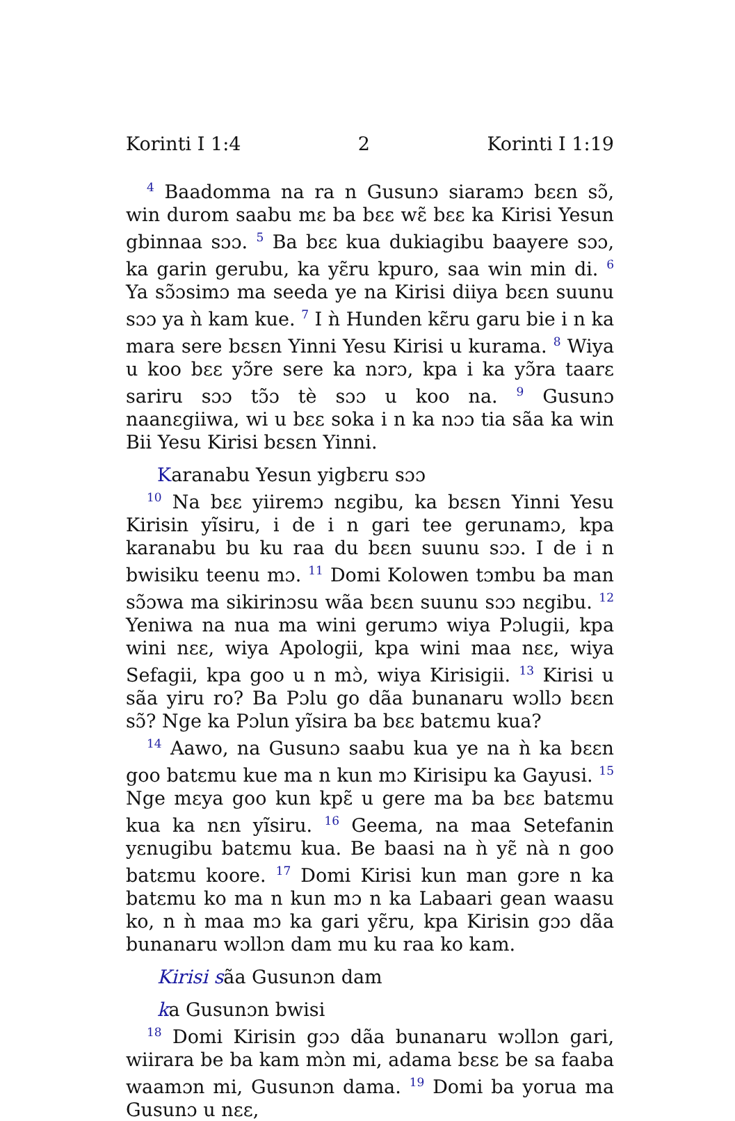Korinti I 1:4 2 Korinti I 1:19
<sup>4</sup> Baadomma na ra n Gusunɔ siaramɔ bɛɛn sɔ̃, win durom saabu mɛ ba bɛɛ wɛ̃ bɛɛ ka Kirisi Yesun gbinnaa sɔɔ. <sup>5</sup> Ba bɛɛ kua dukiagibu baayere sɔɔ, ka garin gerubu, ka yɛ̃ru kpuro, saa win min di. <sup>6</sup> Ya sɔ̃ɔsimɔ ma seeda ye na Kirisi diiya bɛɛn suunu sɔɔ ya ǹ kam kue. <sup>7</sup> I ǹ Hunden kɛ̃ru garu bie i n ka mara sere bɛsɛn Yinni Yesu Kirisi u kurama. <sup>8</sup> Wiya u koo bɛɛ yɔ̃re sere ka nɔrɔ, kpa i ka yɔ̃ra taarɛ sariru sɔɔ tɔ̃ɔ tè sɔɔ u koo na. <sup>9</sup> Gusunɔ naanɛgiiwa, wi u bɛɛ soka i n ka nɔɔ tia sãa ka win Bii Yesu Kirisi bɛsɛn Yinni.
Karanabu Yesun yigbɛru sɔɔ
<sup>10</sup> Na bɛɛ yiiremɔ nɛgibu, ka bɛsɛn Yinni Yesu Kirisin yĩsiru, i de i n gari tee gerunamɔ, kpa karanabu bu ku raa du bɛɛn suunu sɔɔ. I de i n bwisiku teenu mɔ. <sup>11</sup> Domi Kolowen tɔmbu ba man sɔ̃ɔwa ma sikirinɔsu wãa bɛɛn suunu sɔɔ nɛgibu. <sup>12</sup> Yeniwa na nua ma wini gerumɔ wiya Pɔlugii, kpa wini nɛɛ, wiya Apologii, kpa wini maa nɛɛ, wiya Sefagii, kpa goo u n mɔ̀, wiya Kirisigii. <sup>13</sup> Kirisi u sãa yiru ro? Ba Pɔlu go dãa bunanaru wɔllɔ bɛɛn sɔ̃? Nge ka Pɔlun yĩsira ba bɛɛ batɛmu kua?
<sup>14</sup> Aawo, na Gusunɔ saabu kua ye na ǹ ka bɛɛn goo batɛmu kue ma n kun mɔ Kirisipu ka Gayusi. <sup>15</sup> Nge mɛya goo kun kpɛ̃ u gere ma ba bɛɛ batɛmu kua ka nɛn yĩsiru. <sup>16</sup> Geema, na maa Setefanin yɛnugibu batɛmu kua. Be baasi na ǹ yɛ̃ nà n goo batɛmu koore. <sup>17</sup> Domi Kirisi kun man gɔre n ka batɛmu ko ma n kun mɔ n ka Labaari gean waasu ko, n ǹ maa mɔ ka gari yɛ̃ru, kpa Kirisin gɔɔ dãa bunanaru wɔllɔn dam mu ku raa ko kam.
Kirisi sãa Gusunɔn dam
ka Gusunɔn bwisi
<sup>18</sup> Domi Kirisin gɔɔ dãa bunanaru wɔllɔn gari, wiirara be ba kam mɔ̀n mi, adama bɛsɛ be sa faaba waamɔn mi, Gusunɔn dama. <sup>19</sup> Domi ba yorua ma Gusunɔ u nɛɛ,